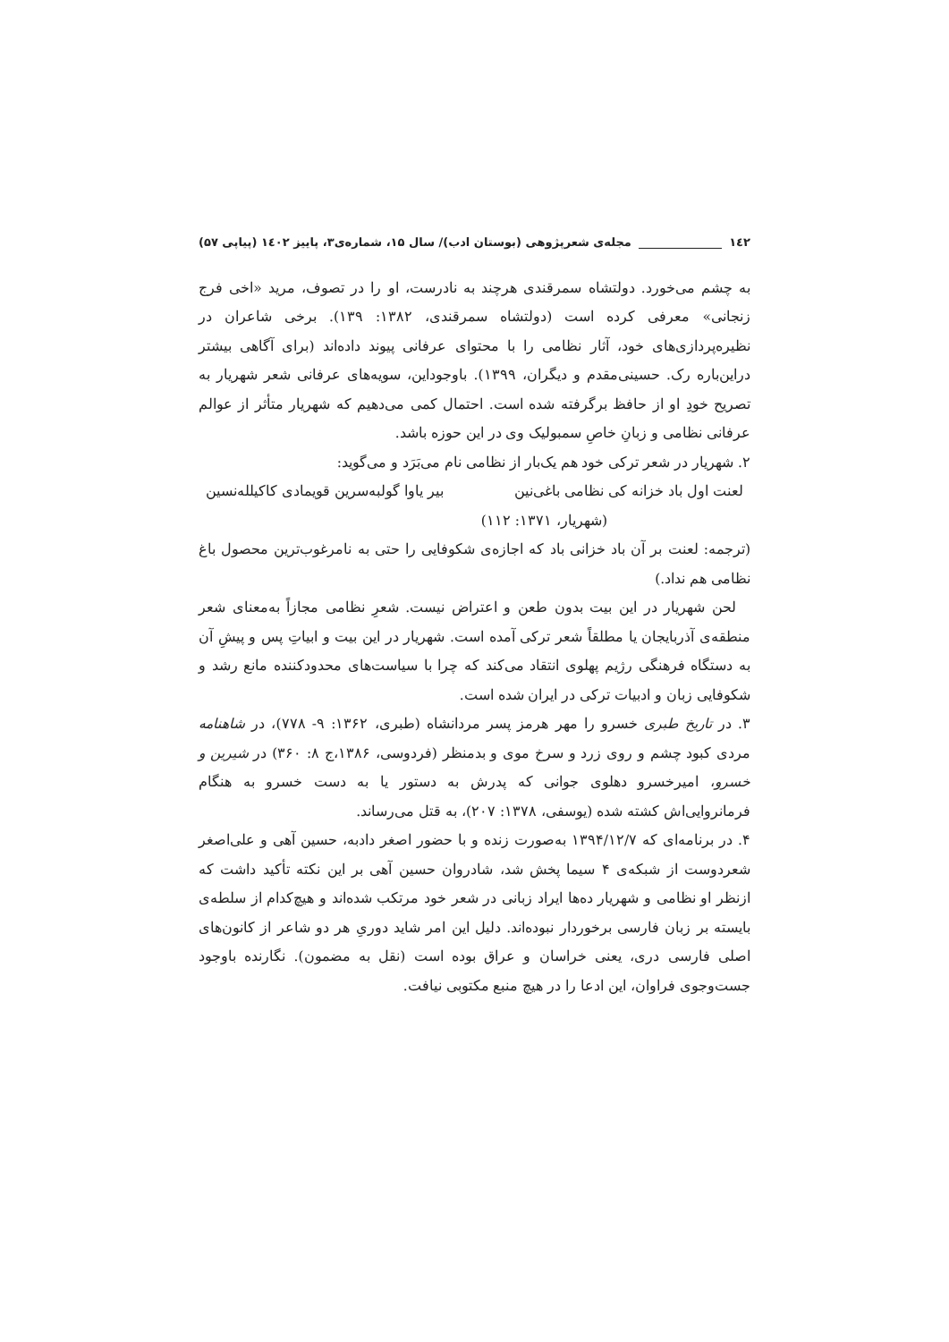۱٤۲ مجله‌ی شعرپژوهی (بوستان ادب)/ سال ۱۵، شماره‌ی۳، پاییز ۱٤۰۲ (پیاپی ۵۷)
به چشم می‌خورد. دولتشاه سمرقندی هرچند به نادرست، او را در تصوف، مرید «اخی فرج زنجانی» معرفی کرده است (دولتشاه سمرقندی، ۱۳۸۲: ۱۳۹). برخی شاعران در نظیره‌پردازی‌های خود، آثار نظامی را با محتوای عرفانی پیوند داده‌اند (برای آگاهی بیشتر دراین‌باره رک. حسینی‌مقدم و دیگران، ۱۳۹۹). باوجوداین، سویه‌های عرفانی شعر شهریار به تصریح خودِ او از حافظ برگرفته شده است. احتمال کمی می‌دهیم که شهریار متأثر از عوالم عرفانی نظامی و زبانِ خاصِ سمبولیک وی در این حوزه باشد.
۲. شهریار در شعر ترکی خود هم یک‌بار از نظامی نام می‌بَرَد و می‌گوید:
لعنت اول باد خزانه کی نظامی باغی‌نین بیر یاوا گولبه‌سرین قویمادی کاکیلله‌نسین
(شهریار، ۱۳۷۱: ۱۱۲)
(ترجمه: لعنت بر آن باد خزانی باد که اجازه‌ی شکوفایی را حتی به نامرغوب‌ترین محصول باغ نظامی هم نداد.)
لحن شهریار در این بیت بدون طعن و اعتراض نیست. شعرِ نظامی مجازاً به‌معنای شعر منطقه‌ی آذربایجان یا مطلقاً شعر ترکی آمده است. شهریار در این بیت و ابیاتِ پس و پیشِ آن به دستگاه فرهنگی رژیم پهلوی انتقاد می‌کند که چرا با سیاست‌های محدودکننده مانع رشد و شکوفایی زبان و ادبیات ترکی در ایران شده است.
۳. در تاریخ طبری خسرو را مهر هرمز پسر مردانشاه (طبری، ۱۳۶۲: ۹- ۷۷۸)، در شاهنامه مردی کبود چشم و روی زرد و سرخ موی و بدمنظر (فردوسی، ۱۳۸۶،ج ۸: ۳۶۰) در شیرین و خسرو، امیرخسرو دهلوی جوانی که پدرش به دستور یا به دست خسرو به هنگام فرمانروایی‌اش کشته شده (یوسفی، ۱۳۷۸: ۲۰۷)، به قتل می‌رساند.
۴. در برنامه‌ای که ۱۳۹۴/۱۲/۷ به‌صورت زنده و با حضور اصغر دادبه، حسین آهی و علی‌اصغر شعردوست از شبکه‌ی ۴ سیما پخش شد، شادروان حسین آهی بر این نکته تأکید داشت که ازنظر او نظامی و شهریار ده‌ها ایراد زبانی در شعر خود مرتکب شده‌اند و هیچ‌کدام از سلطه‌ی بایسته بر زبان فارسی برخوردار نبوده‌اند. دلیل این امر شاید دوریِ هر دو شاعر از کانون‌های اصلی فارسی دری، یعنی خراسان و عراق بوده است (نقل به مضمون). نگارنده باوجود جست‌وجوی فراوان، این ادعا را در هیچ منبع مکتوبی نیافت.